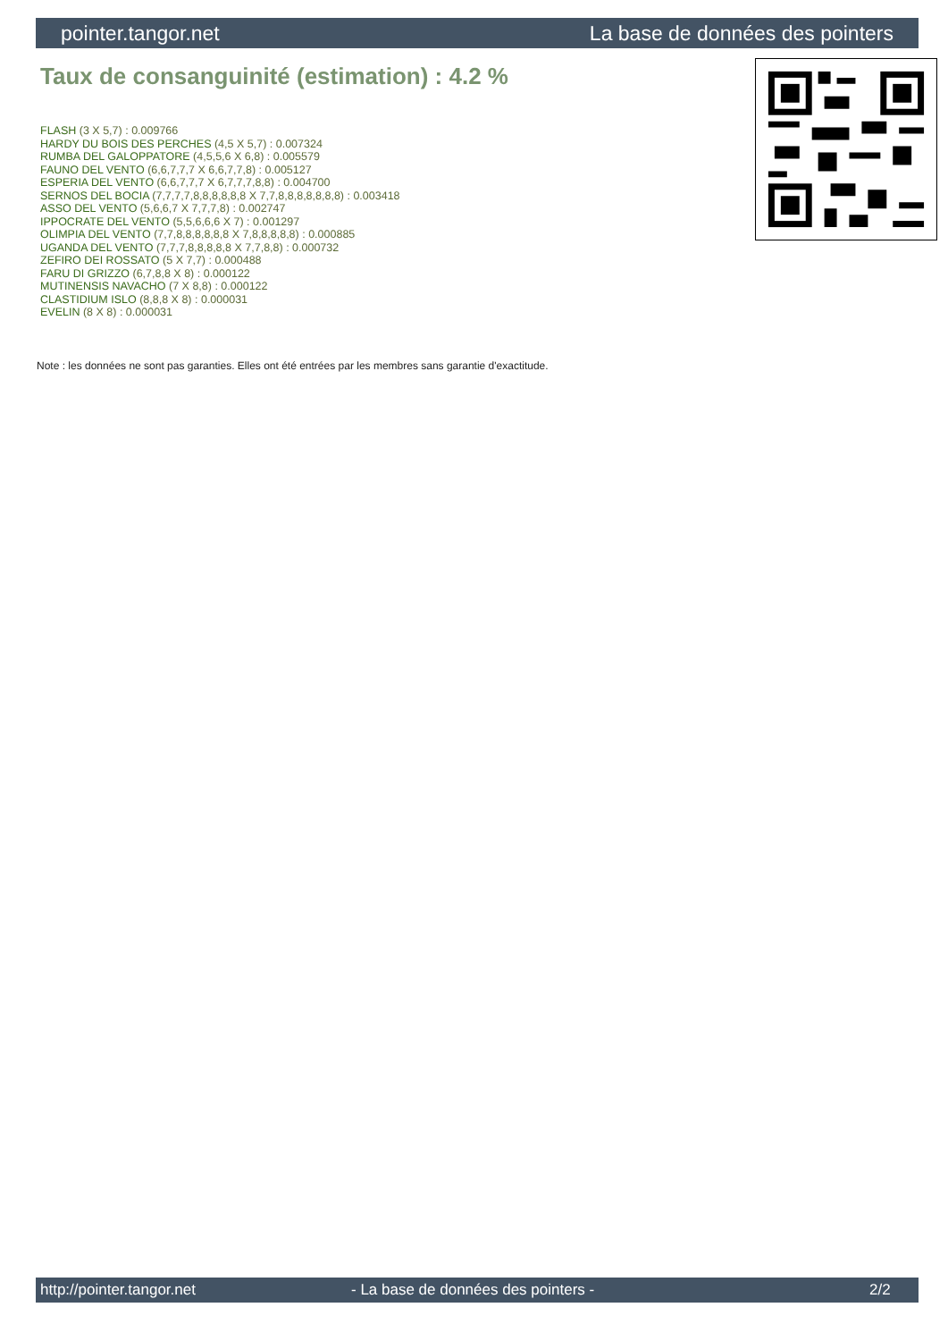pointer.tangor.net La base de données des pointers
Taux de consanguinité (estimation) : 4.2 %
FLASH (3 X 5,7) : 0.009766
HARDY DU BOIS DES PERCHES (4,5 X 5,7) : 0.007324
RUMBA DEL GALOPPATORE (4,5,5,6 X 6,8) : 0.005579
FAUNO DEL VENTO (6,6,7,7,7 X 6,6,7,7,8) : 0.005127
ESPERIA DEL VENTO (6,6,7,7,7 X 6,7,7,7,8,8) : 0.004700
SERNOS DEL BOCIA (7,7,7,7,8,8,8,8,8,8 X 7,7,8,8,8,8,8,8,8) : 0.003418
ASSO DEL VENTO (5,6,6,7 X 7,7,7,8) : 0.002747
IPPOCRATE DEL VENTO (5,5,6,6,6 X 7) : 0.001297
OLIMPIA DEL VENTO (7,7,8,8,8,8,8,8 X 7,8,8,8,8,8) : 0.000885
UGANDA DEL VENTO (7,7,7,8,8,8,8,8 X 7,7,8,8) : 0.000732
ZEFIRO DEI ROSSATO (5 X 7,7) : 0.000488
FARU DI GRIZZO (6,7,8,8 X 8) : 0.000122
MUTINENSIS NAVACHO (7 X 8,8) : 0.000122
CLASTIDIUM ISLO (8,8,8 X 8) : 0.000031
EVELIN (8 X 8) : 0.000031
Note : les données ne sont pas garanties. Elles ont été entrées par les membres sans garantie d'exactitude.
http://pointer.tangor.net - La base de données des pointers - 2/2